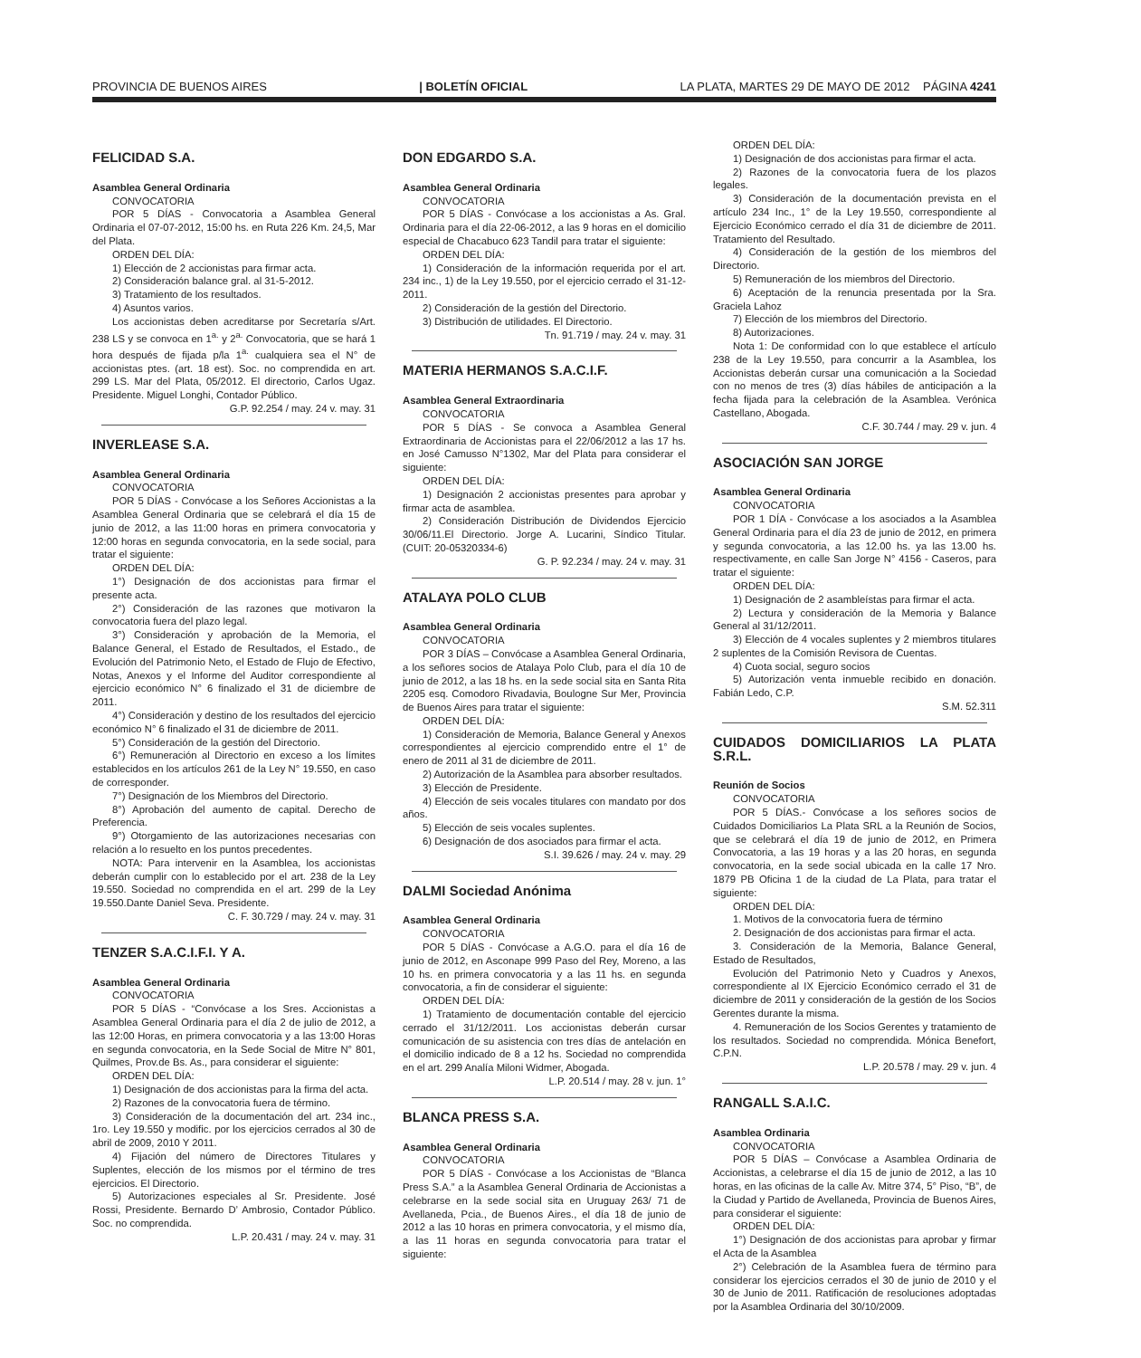PROVINCIA DE BUENOS AIRES | BOLETÍN OFICIAL LA PLATA, MARTES 29 DE MAYO DE 2012 PÁGINA 4241
FELICIDAD S.A.
Asamblea General Ordinaria
CONVOCATORIA
POR 5 DÍAS - Convocatoria a Asamblea General Ordinaria el 07-07-2012, 15:00 hs. en Ruta 226 Km. 24,5, Mar del Plata.
ORDEN DEL DÍA:
1) Elección de 2 accionistas para firmar acta.
2) Consideración balance gral. al 31-5-2012.
3) Tratamiento de los resultados.
4) Asuntos varios.
Los accionistas deben acreditarse por Secretaría s/Art. 238 LS y se convoca en 1<sup>a.</sup> y 2<sup>a.</sup> Convocatoria, que se hará 1 hora después de fijada p/la 1<sup>a.</sup> cualquiera sea el N° de accionistas ptes. (art. 18 est). Soc. no comprendida en art. 299 LS. Mar del Plata, 05/2012. El directorio, Carlos Ugaz. Presidente. Miguel Longhi, Contador Público.
G.P. 92.254 / may. 24 v. may. 31
INVERLEASE S.A.
Asamblea General Ordinaria
CONVOCATORIA
POR 5 DÍAS - Convócase a los Señores Accionistas a la Asamblea General Ordinaria que se celebrará el día 15 de junio de 2012, a las 11:00 horas en primera convocatoria y 12:00 horas en segunda convocatoria, en la sede social, para tratar el siguiente:
ORDEN DEL DÍA:
1°) Designación de dos accionistas para firmar el presente acta.
2°) Consideración de las razones que motivaron la convocatoria fuera del plazo legal.
3°) Consideración y aprobación de la Memoria, el Balance General, el Estado de Resultados, el Estado., de Evolución del Patrimonio Neto, el Estado de Flujo de Efectivo, Notas, Anexos y el Informe del Auditor correspondiente al ejercicio económico N° 6 finalizado el 31 de diciembre de 2011.
4°) Consideración y destino de los resultados del ejercicio económico N° 6 finalizado el 31 de diciembre de 2011.
5°) Consideración de la gestión del Directorio.
6°) Remuneración al Directorio en exceso a los límites establecidos en los artículos 261 de la Ley N° 19.550, en caso de corresponder.
7°) Designación de los Miembros del Directorio.
8°) Aprobación del aumento de capital. Derecho de Preferencia.
9°) Otorgamiento de las autorizaciones necesarias con relación a lo resuelto en los puntos precedentes.
NOTA: Para intervenir en la Asamblea, los accionistas deberán cumplir con lo establecido por el art. 238 de la Ley 19.550. Sociedad no comprendida en el art. 299 de la Ley 19.550.Dante Daniel Seva. Presidente.
C. F. 30.729 / may. 24 v. may. 31
TENZER S.A.C.I.F.I. Y A.
Asamblea General Ordinaria
CONVOCATORIA
POR 5 DÍAS - “Convócase a los Sres. Accionistas a Asamblea General Ordinaria para el día 2 de julio de 2012, a las 12:00 Horas, en primera convocatoria y a las 13:00 Horas en segunda convocatoria, en la Sede Social de Mitre N° 801, Quilmes, Prov.de Bs. As., para considerar el siguiente:
ORDEN DEL DÍA:
1) Designación de dos accionistas para la firma del acta.
2) Razones de la convocatoria fuera de término.
3) Consideración de la documentación del art. 234 inc., 1ro. Ley 19.550 y modific. por los ejercicios cerrados al 30 de abril de 2009, 2010 Y 2011.
4) Fijación del número de Directores Titulares y Suplentes, elección de los mismos por el término de tres ejercicios. El Directorio.
5) Autorizaciones especiales al Sr. Presidente. José Rossi, Presidente. Bernardo D’ Ambrosio, Contador Público. Soc. no comprendida.
L.P. 20.431 / may. 24 v. may. 31
DON EDGARDO S.A.
Asamblea General Ordinaria
CONVOCATORIA
POR 5 DÍAS - Convócase a los accionistas a As. Gral. Ordinaria para el día 22-06-2012, a las 9 horas en el domicilio especial de Chacabuco 623 Tandil para tratar el siguiente:
ORDEN DEL DÍA:
1) Consideración de la información requerida por el art. 234 inc., 1) de la Ley 19.550, por el ejercicio cerrado el 31-12-2011.
2) Consideración de la gestión del Directorio.
3) Distribución de utilidades. El Directorio.
Tn. 91.719 / may. 24 v. may. 31
MATERIA HERMANOS S.A.C.I.F.
Asamblea General Extraordinaria
CONVOCATORIA
POR 5 DÍAS - Se convoca a Asamblea General Extraordinaria de Accionistas para el 22/06/2012 a las 17 hs. en José Camusso N°1302, Mar del Plata para considerar el siguiente:
ORDEN DEL DÍA:
1) Designación 2 accionistas presentes para aprobar y firmar acta de asamblea.
2) Consideración Distribución de Dividendos Ejercicio 30/06/11.El Directorio. Jorge A. Lucarini, Síndico Titular. (CUIT: 20-05320334-6)
G. P. 92.234 / may. 24 v. may. 31
ATALAYA POLO CLUB
Asamblea General Ordinaria
CONVOCATORIA
POR 3 DÍAS – Convócase a Asamblea General Ordinaria, a los señores socios de Atalaya Polo Club, para el día 10 de junio de 2012, a las 18 hs. en la sede social sita en Santa Rita 2205 esq. Comodoro Rivadavia, Boulogne Sur Mer, Provincia de Buenos Aires para tratar el siguiente:
ORDEN DEL DÍA:
1) Consideración de Memoria, Balance General y Anexos correspondientes al ejercicio comprendido entre el 1° de enero de 2011 al 31 de diciembre de 2011.
2) Autorización de la Asamblea para absorber resultados.
3) Elección de Presidente.
4) Elección de seis vocales titulares con mandato por dos años.
5) Elección de seis vocales suplentes.
6) Designación de dos asociados para firmar el acta.
S.I. 39.626 / may. 24 v. may. 29
DALMI Sociedad Anónima
Asamblea General Ordinaria
CONVOCATORIA
POR 5 DÍAS - Convócase a A.G.O. para el día 16 de junio de 2012, en Asconape 999 Paso del Rey, Moreno, a las 10 hs. en primera convocatoria y a las 11 hs. en segunda convocatoria, a fin de considerar el siguiente:
ORDEN DEL DÍA:
1) Tratamiento de documentación contable del ejercicio cerrado el 31/12/2011. Los accionistas deberán cursar comunicación de su asistencia con tres días de antelación en el domicilio indicado de 8 a 12 hs. Sociedad no comprendida en el art. 299 Analía Miloni Widmer, Abogada.
L.P. 20.514 / may. 28 v. jun. 1°
BLANCA PRESS S.A.
Asamblea General Ordinaria
CONVOCATORIA
POR 5 DÍAS - Convócase a los Accionistas de “Blanca Press S.A.” a la Asamblea General Ordinaria de Accionistas a celebrarse en la sede social sita en Uruguay 263/ 71 de Avellaneda, Pcia., de Buenos Aires., el día 18 de junio de 2012 a las 10 horas en primera convocatoria, y el mismo día, a las 11 horas en segunda convocatoria para tratar el siguiente:
ORDEN DEL DÍA:
1) Designación de dos accionistas para firmar el acta.
2) Razones de la convocatoria fuera de los plazos legales.
3) Consideración de la documentación prevista en el artículo 234 Inc., 1° de la Ley 19.550, correspondiente al Ejercicio Económico cerrado el día 31 de diciembre de 2011. Tratamiento del Resultado.
4) Consideración de la gestión de los miembros del Directorio.
5) Remuneración de los miembros del Directorio.
6) Aceptación de la renuncia presentada por la Sra. Graciela Lahoz
7) Elección de los miembros del Directorio.
8) Autorizaciones.
Nota 1: De conformidad con lo que establece el artículo 238 de la Ley 19.550, para concurrir a la Asamblea, los Accionistas deberán cursar una comunicación a la Sociedad con no menos de tres (3) días hábiles de anticipación a la fecha fijada para la celebración de la Asamblea. Verónica Castellano, Abogada.
C.F. 30.744 / may. 29 v. jun. 4
ASOCIACIÓN SAN JORGE
Asamblea General Ordinaria
CONVOCATORIA
POR 1 DÍA - Convócase a los asociados a la Asamblea General Ordinaria para el día 23 de junio de 2012, en primera y segunda convocatoria, a las 12.00 hs. ya las 13.00 hs. respectivamente, en calle San Jorge N° 4156 - Caseros, para tratar el siguiente:
ORDEN DEL DÍA:
1) Designación de 2 asambleístas para firmar el acta.
2) Lectura y consideración de la Memoria y Balance General al 31/12/2011.
3) Elección de 4 vocales suplentes y 2 miembros titulares 2 suplentes de la Comisión Revisora de Cuentas.
4) Cuota social, seguro socios
5) Autorización venta inmueble recibido en donación. Fabián Ledo, C.P.
S.M. 52.311
CUIDADOS DOMICILIARIOS LA PLATA S.R.L.
Reunión de Socios
CONVOCATORIA
POR 5 DÍAS.- Convócase a los señores socios de Cuidados Domiciliarios La Plata SRL a la Reunión de Socios, que se celebrará el día 19 de junio de 2012, en Primera Convocatoria, a las 19 horas y a las 20 horas, en segunda convocatoria, en la sede social ubicada en la calle 17 Nro. 1879 PB Oficina 1 de la ciudad de La Plata, para tratar el siguiente:
ORDEN DEL DÍA:
1. Motivos de la convocatoria fuera de término
2. Designación de dos accionistas para firmar el acta.
3. Consideración de la Memoria, Balance General, Estado de Resultados,
Evolución del Patrimonio Neto y Cuadros y Anexos, correspondiente al IX Ejercicio Económico cerrado el 31 de diciembre de 2011 y consideración de la gestión de los Socios Gerentes durante la misma.
4. Remuneración de los Socios Gerentes y tratamiento de los resultados. Sociedad no comprendida. Mónica Benefort, C.P.N.
L.P. 20.578 / may. 29 v. jun. 4
RANGALL S.A.I.C.
Asamblea Ordinaria
CONVOCATORIA
POR 5 DÍAS – Convócase a Asamblea Ordinaria de Accionistas, a celebrarse el día 15 de junio de 2012, a las 10 horas, en las oficinas de la calle Av. Mitre 374, 5° Piso, “B”, de la Ciudad y Partido de Avellaneda, Provincia de Buenos Aires, para considerar el siguiente:
ORDEN DEL DÍA:
1°) Designación de dos accionistas para aprobar y firmar el Acta de la Asamblea
2°) Celebración de la Asamblea fuera de término para considerar los ejercicios cerrados el 30 de junio de 2010 y el 30 de Junio de 2011. Ratificación de resoluciones adoptadas por la Asamblea Ordinaria del 30/10/2009.